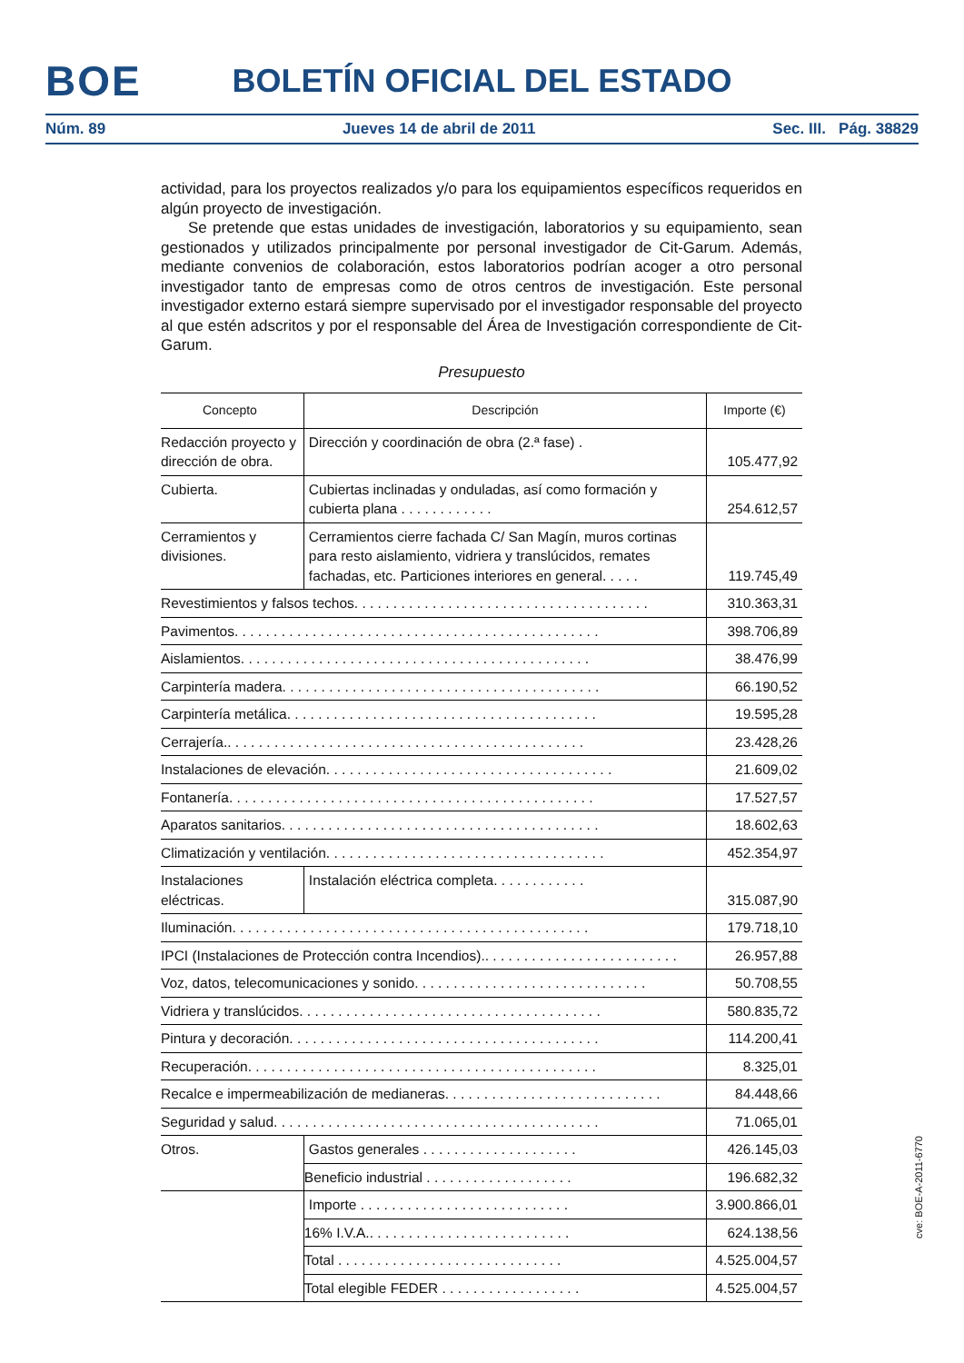BOE
BOLETÍN OFICIAL DEL ESTADO
Núm. 89 Jueves 14 de abril de 2011 Sec. III. Pág. 38829
actividad, para los proyectos realizados y/o para los equipamientos específicos requeridos en algún proyecto de investigación.
Se pretende que estas unidades de investigación, laboratorios y su equipamiento, sean gestionados y utilizados principalmente por personal investigador de Cit-Garum. Además, mediante convenios de colaboración, estos laboratorios podrían acoger a otro personal investigador tanto de empresas como de otros centros de investigación. Este personal investigador externo estará siempre supervisado por el investigador responsable del proyecto al que estén adscritos y por el responsable del Área de Investigación correspondiente de Cit-Garum.
Presupuesto
| Concepto | Descripción | Importe (€) |
| --- | --- | --- |
| Redacción proyecto y dirección de obra. | Dirección y coordinación de obra (2.ª fase) . | 105.477,92 |
| Cubierta. | Cubiertas inclinadas y onduladas, así como formación y cubierta plana . . . . . . . . . . . . | 254.612,57 |
| Cerramientos y divisiones. | Cerramientos cierre fachada C/ San Magín, muros cortinas para resto aislamiento, vidriera y translúcidos, remates fachadas, etc. Particiones interiores en general. . . . . | 119.745,49 |
| Revestimientos y falsos techos. . . . . . . . . . . . . . . . . . . . . . . . . . . . . . . . . . . . . . | | 310.363,31 |
| Pavimentos. . . . . . . . . . . . . . . . . . . . . . . . . . . . . . . . . . . . . . . . . . . . . . . | | 398.706,89 |
| Aislamientos. . . . . . . . . . . . . . . . . . . . . . . . . . . . . . . . . . . . . . . . . . . . . | | 38.476,99 |
| Carpintería madera. . . . . . . . . . . . . . . . . . . . . . . . . . . . . . . . . . . . . . . . . | | 66.190,52 |
| Carpintería metálica. . . . . . . . . . . . . . . . . . . . . . . . . . . . . . . . . . . . . . . . | | 19.595,28 |
| Cerrajería.. . . . . . . . . . . . . . . . . . . . . . . . . . . . . . . . . . . . . . . . . . . . . . | | 23.428,26 |
| Instalaciones de elevación. . . . . . . . . . . . . . . . . . . . . . . . . . . . . . . . . . . . . | | 21.609,02 |
| Fontanería. . . . . . . . . . . . . . . . . . . . . . . . . . . . . . . . . . . . . . . . . . . . . . . | | 17.527,57 |
| Aparatos sanitarios. . . . . . . . . . . . . . . . . . . . . . . . . . . . . . . . . . . . . . . . . | | 18.602,63 |
| Climatización y ventilación. . . . . . . . . . . . . . . . . . . . . . . . . . . . . . . . . . . . | | 452.354,97 |
| Instalaciones eléctricas. | Instalación eléctrica completa. . . . . . . . . . . . | 315.087,90 |
| Iluminación. . . . . . . . . . . . . . . . . . . . . . . . . . . . . . . . . . . . . . . . . . . . . . | | 179.718,10 |
| IPCI (Instalaciones de Protección contra Incendios).. . . . . . . . . . . . . . . . . . . . . . . . . | | 26.957,88 |
| Voz, datos, telecomunicaciones y sonido. . . . . . . . . . . . . . . . . . . . . . . . . . . . . . | | 50.708,55 |
| Vidriera y translúcidos. . . . . . . . . . . . . . . . . . . . . . . . . . . . . . . . . . . . . . . | | 580.835,72 |
| Pintura y decoración. . . . . . . . . . . . . . . . . . . . . . . . . . . . . . . . . . . . . . . . | | 114.200,41 |
| Recuperación. . . . . . . . . . . . . . . . . . . . . . . . . . . . . . . . . . . . . . . . . . . . . | | 8.325,01 |
| Recalce e impermeabilización de medianeras. . . . . . . . . . . . . . . . . . . . . . . . . . . . | | 84.448,66 |
| Seguridad y salud. . . . . . . . . . . . . . . . . . . . . . . . . . . . . . . . . . . . . . . . . . | | 71.065,01 |
| Otros. | Gastos generales . . . . . . . . . . . . . . . . . . . . | 426.145,03 |
| | Beneficio industrial . . . . . . . . . . . . . . . . . . . | 196.682,32 |
| | Importe . . . . . . . . . . . . . . . . . . . . . . . . . . . | 3.900.866,01 |
| | 16% I.V.A.. . . . . . . . . . . . . . . . . . . . . . . . . . | 624.138,56 |
| | Total . . . . . . . . . . . . . . . . . . . . . . . . . . . . . | 4.525.004,57 |
| | Total elegible FEDER . . . . . . . . . . . . . . . . . . | 4.525.004,57 |
cve: BOE-A-2011-6770